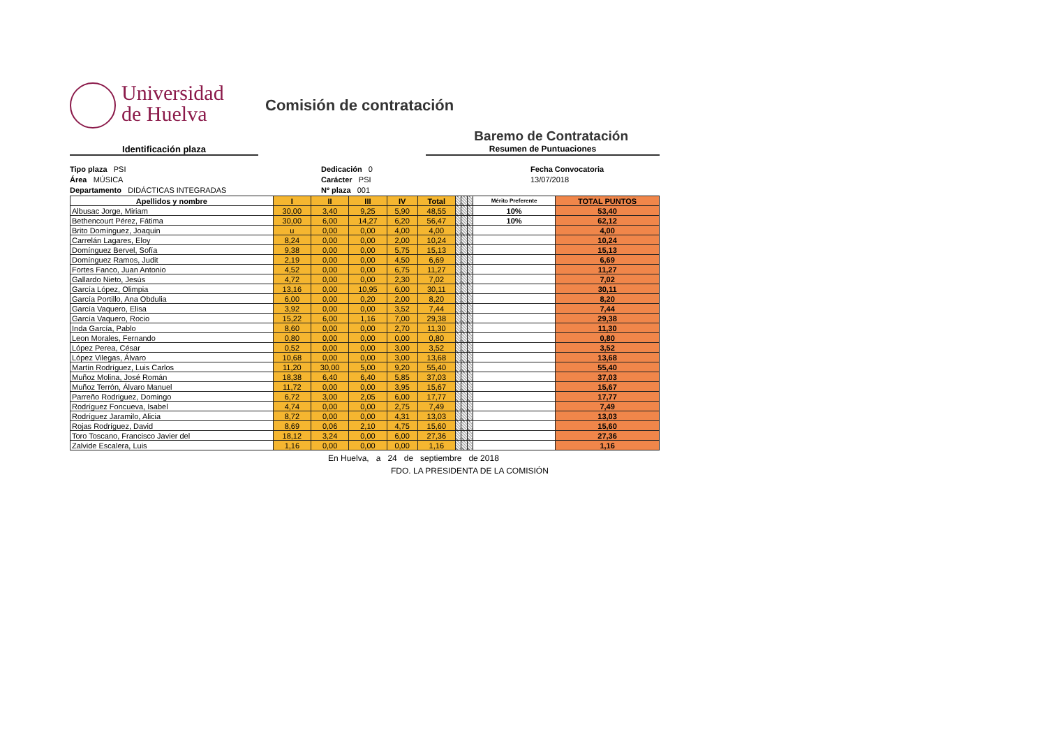Universidad
de Huelva
Comisión de contratación
Baremo de Contratación
Identificación plaza Resumen de Puntuaciones
Tipo plaza PSI
Área MÚSICA
Departamento DIDÁCTICAS INTEGRADAS
Dedicación 0
Carácter PSI
Nº plaza 001
Fecha Convocatoria
13/07/2018
| Apellidos y nombre | I | II | III | IV | Total | | | | Mérito Preferente | TOTAL PUNTOS |
| --- | --- | --- | --- | --- | --- | --- | --- | --- | --- | --- |
| Albusac Jorge, Miriam | 30,00 | 3,40 | 9,25 | 5,90 | 48,55 | | | | 10% | 53,40 |
| Bethencourt Pérez, Fátima | 30,00 | 6,00 | 14,27 | 6,20 | 56,47 | | | | 10% | 62,12 |
| Brito Domínguez, Joaquin | u | 0,00 | 0,00 | 4,00 | 4,00 | | | | | 4,00 |
| Carrelán Lagares, Eloy | 8,24 | 0,00 | 0,00 | 2,00 | 10,24 | | | | | 10,24 |
| Domínguez Bervel, Sofía | 9,38 | 0,00 | 0,00 | 5,75 | 15,13 | | | | | 15,13 |
| Domínguez Ramos, Judit | 2,19 | 0,00 | 0,00 | 4,50 | 6,69 | | | | | 6,69 |
| Fortes Fanco, Juan Antonio | 4,52 | 0,00 | 0,00 | 6,75 | 11,27 | | | | | 11,27 |
| Gallardo Nieto, Jesús | 4,72 | 0,00 | 0,00 | 2,30 | 7,02 | | | | | 7,02 |
| García López, Olimpia | 13,16 | 0,00 | 10,95 | 6,00 | 30,11 | | | | | 30,11 |
| García Portillo, Ana Obdulia | 6,00 | 0,00 | 0,20 | 2,00 | 8,20 | | | | | 8,20 |
| García Vaquero, Elisa | 3,92 | 0,00 | 0,00 | 3,52 | 7,44 | | | | | 7,44 |
| García Vaquero, Rocio | 15,22 | 6,00 | 1,16 | 7,00 | 29,38 | | | | | 29,38 |
| Inda García, Pablo | 8,60 | 0,00 | 0,00 | 2,70 | 11,30 | | | | | 11,30 |
| Leon Morales, Fernando | 0,80 | 0,00 | 0,00 | 0,00 | 0,80 | | | | | 0,80 |
| López Perea, César | 0,52 | 0,00 | 0,00 | 3,00 | 3,52 | | | | | 3,52 |
| López Vilegas, Álvaro | 10,68 | 0,00 | 0,00 | 3,00 | 13,68 | | | | | 13,68 |
| Martín Rodríguez, Luis Carlos | 11,20 | 30,00 | 5,00 | 9,20 | 55,40 | | | | | 55,40 |
| Muñoz Molina, José Román | 18,38 | 6,40 | 6,40 | 5,85 | 37,03 | | | | | 37,03 |
| Muñoz Terrón, Álvaro Manuel | 11,72 | 0,00 | 0,00 | 3,95 | 15,67 | | | | | 15,67 |
| Parreño Rodriguez, Domingo | 6,72 | 3,00 | 2,05 | 6,00 | 17,77 | | | | | 17,77 |
| Rodríguez Foncueva, Isabel | 4,74 | 0,00 | 0,00 | 2,75 | 7,49 | | | | | 7,49 |
| Rodríguez Jaramilo, Alicia | 8,72 | 0,00 | 0,00 | 4,31 | 13,03 | | | | | 13,03 |
| Rojas Rodríguez, David | 8,69 | 0,06 | 2,10 | 4,75 | 15,60 | | | | | 15,60 |
| Toro Toscano, Francisco Javier del | 18,12 | 3,24 | 0,00 | 6,00 | 27,36 | | | | | 27,36 |
| Zalvide Escalera, Luis | 1,16 | 0,00 | 0,00 | 0,00 | 1,16 | | | | | 1,16 |
En Huelva, a 24 de septiembre de 2018
FDO. LA PRESIDENTA DE LA COMISIÓN